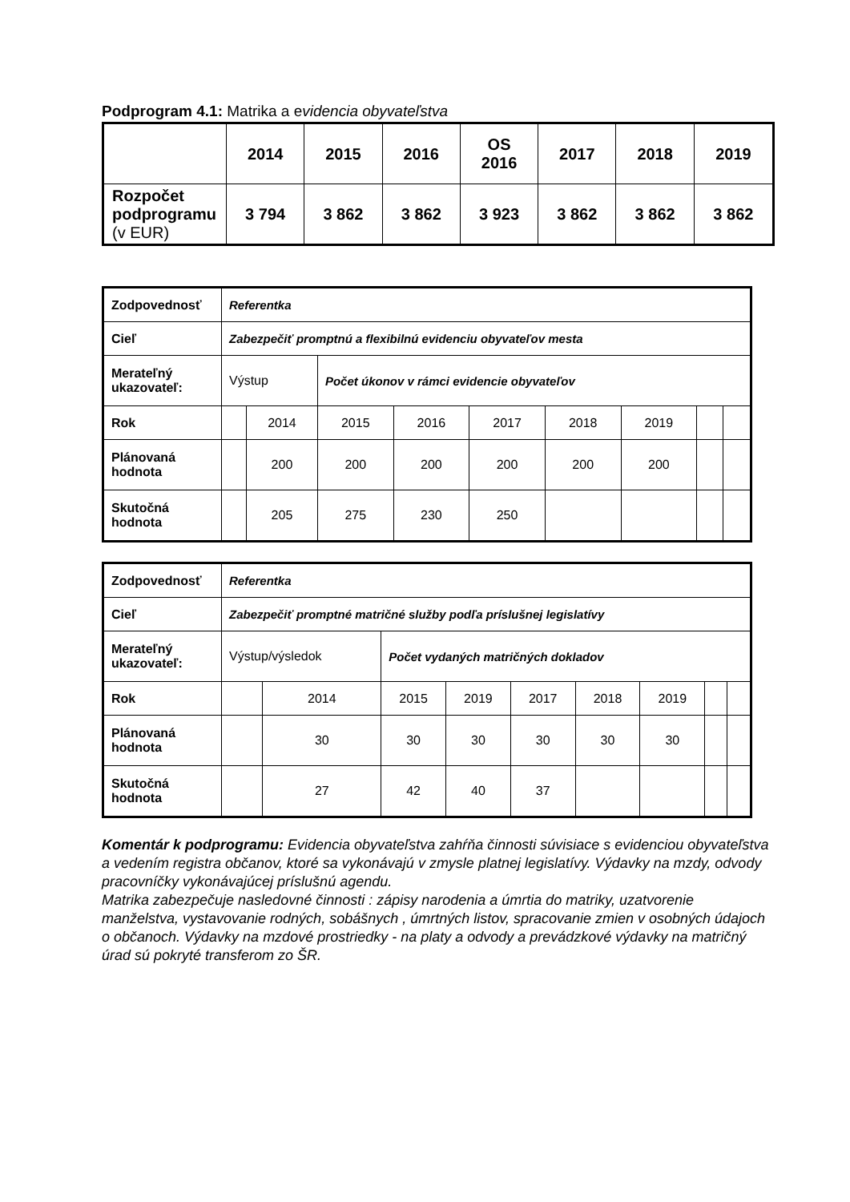Podprogram 4.1: Matrika a evidencia obyvateľstva
| | 2014 | 2015 | 2016 | OS 2016 | 2017 | 2018 | 2019 |
| --- | --- | --- | --- | --- | --- | --- | --- |
| Rozpočet podprogramu (v EUR) | 3 794 | 3 862 | 3 862 | 3 923 | 3 862 | 3 862 | 3 862 |
| Zodpovednosť | Referentka | | | | | | | | |
| Cieľ | Zabezpečiť promptnú a flexibilnú evidenciu obyvateľov mesta | | | | | | | | |
| Merateľný ukazovateľ: | Výstup | | Počet úkonov v rámci evidencie obyvateľov | | | | | | |
| Rok | | 2014 | 2015 | 2016 | 2017 | 2018 | 2019 | | |
| Plánovaná hodnota | | 200 | 200 | 200 | 200 | 200 | 200 | | |
| Skutočná hodnota | | 205 | 275 | 230 | 250 | | | | |
| Zodpovednosť | Referentka | | | | | | | | |
| Cieľ | Zabezpečiť promptné matričné služby podľa príslušnej legislatívy | | | | | | | | |
| Merateľný ukazovateľ: | Výstup/výsledok | | Počet vydaných matričných dokladov | | | | | | |
| Rok | | 2014 | 2015 | 2019 | 2017 | 2018 | 2019 | | |
| Plánovaná hodnota | | 30 | 30 | 30 | 30 | 30 | 30 | | |
| Skutočná hodnota | | 27 | 42 | 40 | 37 | | | | |
Komentár k podprogramu: Evidencia obyvateľstva zahŕňa činnosti súvisiace s evidenciou obyvateľstva a vedením registra občanov, ktoré sa vykonávajú v zmysle platnej legislatívy. Výdavky na mzdy, odvody pracovníčky vykonávajúcej príslušnú agendu.
Matrika zabezpečuje nasledovné činnosti : zápisy narodenia a úmrtia do matriky, uzatvorenie manželstva, vystavovanie rodných, sobášnych , úmrtných listov, spracovanie zmien v osobných údajoch o občanoch. Výdavky na mzdové prostriedky - na platy a odvody a prevádzkové výdavky na matričný úrad sú pokryté transferom zo ŠR.